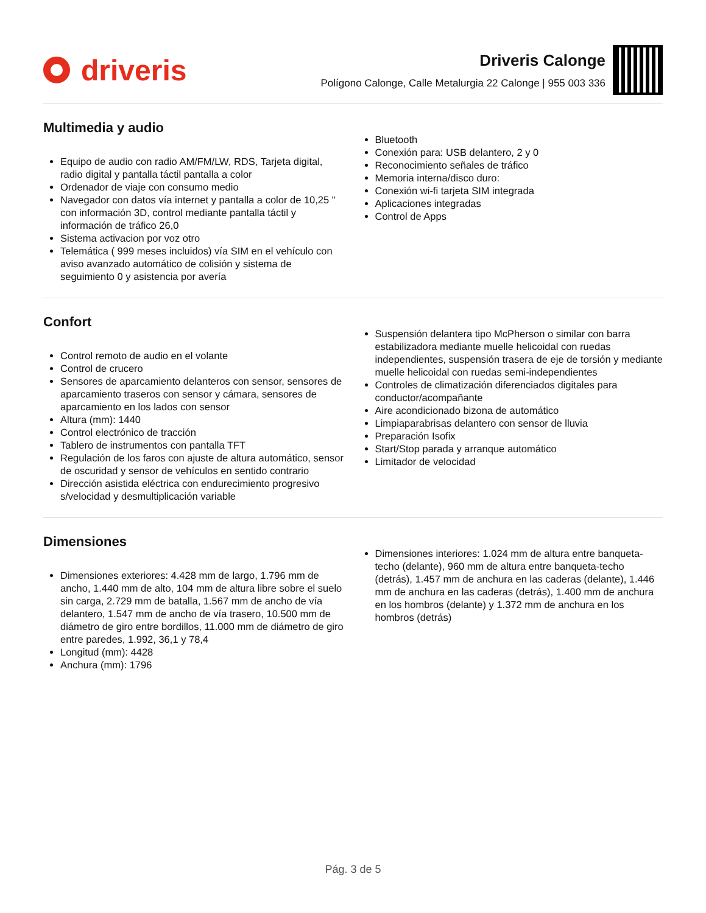driveris
Driveris Calonge
Polígono Calonge, Calle Metalurgia 22 Calonge | 955 003 336
Multimedia y audio
Equipo de audio con radio AM/FM/LW, RDS, Tarjeta digital, radio digital y pantalla táctil pantalla a color
Ordenador de viaje con consumo medio
Navegador con datos vía internet y pantalla a color de 10,25 " con información 3D, control mediante pantalla táctil y información de tráfico 26,0
Sistema activacion por voz otro
Telemática ( 999 meses incluidos) vía SIM en el vehículo con aviso avanzado automático de colisión y sistema de seguimiento 0 y asistencia por avería
Bluetooth
Conexión para: USB delantero, 2 y 0
Reconocimiento señales de tráfico
Memoria interna/disco duro:
Conexión wi-fi tarjeta SIM integrada
Aplicaciones integradas
Control de Apps
Confort
Control remoto de audio en el volante
Control de crucero
Sensores de aparcamiento delanteros con sensor, sensores de aparcamiento traseros con sensor y cámara, sensores de aparcamiento en los lados con sensor
Altura (mm): 1440
Control electrónico de tracción
Tablero de instrumentos con pantalla TFT
Regulación de los faros con ajuste de altura automático, sensor de oscuridad y sensor de vehículos en sentido contrario
Dirección asistida eléctrica con endurecimiento progresivo s/velocidad y desmultiplicación variable
Suspensión delantera tipo McPherson o similar con barra estabilizadora mediante muelle helicoidal con ruedas independientes, suspensión trasera de eje de torsión y mediante muelle helicoidal con ruedas semi-independientes
Controles de climatización diferenciados digitales para conductor/acompañante
Aire acondicionado bizona de automático
Limpiaparabrisas delantero con sensor de lluvia
Preparación Isofix
Start/Stop parada y arranque automático
Limitador de velocidad
Dimensiones
Dimensiones exteriores: 4.428 mm de largo, 1.796 mm de ancho, 1.440 mm de alto, 104 mm de altura libre sobre el suelo sin carga, 2.729 mm de batalla, 1.567 mm de ancho de vía delantero, 1.547 mm de ancho de vía trasero, 10.500 mm de diámetro de giro entre bordillos, 11.000 mm de diámetro de giro entre paredes, 1.992, 36,1 y 78,4
Longitud (mm): 4428
Anchura (mm): 1796
Dimensiones interiores: 1.024 mm de altura entre banqueta-techo (delante), 960 mm de altura entre banqueta-techo (detrás), 1.457 mm de anchura en las caderas (delante), 1.446 mm de anchura en las caderas (detrás), 1.400 mm de anchura en los hombros (delante) y 1.372 mm de anchura en los hombros (detrás)
Pág. 3 de 5